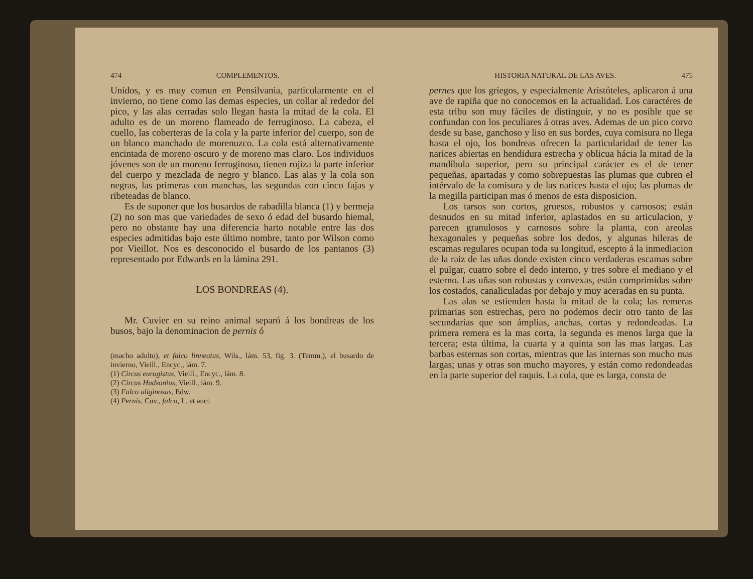474 COMPLEMENTOS.
Unidos, y es muy comun en Pensilvania, particularmente en el invierno, no tiene como las demas especies, un collar al rededor del pico, y las alas cerradas solo llegan hasta la mitad de la cola. El adulto es de un moreno flameado de ferruginoso. La cabeza, el cuello, las coberteras de la cola y la parte inferior del cuerpo, son de un blanco manchado de morenuzco. La cola está alternativamente encintada de moreno oscuro y de moreno mas claro. Los individuos jóvenes son de un moreno ferruginoso, tienen rojiza la parte inferior del cuerpo y mezclada de negro y blanco. Las alas y la cola son negras, las primeras con manchas, las segundas con cinco fajas y ribeteadas de blanco.
Es de suponer que los busardos de rabadilla blanca (1) y bermeja (2) no son mas que variedades de sexo ó edad del busardo hiemal, pero no obstante hay una diferencia harto notable entre las dos especies admitidas bajo este último nombre, tanto por Wilson como por Vieillot. Nos es desconocido el busardo de los pantanos (3) representado por Edwards en la lámina 291.
LOS BONDREAS (4).
Mr. Cuvier en su reino animal separó á los bondreas de los busos, bajo la denominacion de pernis ó
(macho adulto), et falco linneatus, Wils., lám. 53, fig. 3. (Temm.), el busardo de invierno, Vieill., Encyc., lám. 7.
(1) Circus eurogistus, Vieill., Encyc., lám. 8.
(2) Circus Hudsonius, Vieill., lám. 9.
(3) Falco uliginosus, Edw.
(4) Pernis, Cuv., falco, L. et auct.
HISTORIA NATURAL DE LAS AVES. 475
pernes que los griegos, y especialmente Aristóteles, aplicaron á una ave de rapiña que no conocemos en la actualidad. Los caractéres de esta tribu son muy fáciles de distinguir, y no es posible que se confundan con los peculiares á otras aves. Ademas de un pico corvo desde su base, ganchoso y liso en sus bordes, cuya comisura no llega hasta el ojo, los bondreas ofrecen la particularidad de tener las narices abiertas en hendidura estrecha y oblicua hácia la mitad de la mandíbula superior, pero su principal carácter es el de tener pequeñas, apartadas y como sobrepuestas las plumas que cubren el intérvalo de la comisura y de las narices hasta el ojo; las plumas de la megilla participan mas ó menos de esta disposicion.
Los tarsos son cortos, gruesos, robustos y carnosos; están desnudos en su mitad inferior, aplastados en su articulacion, y parecen granulosos y carnosos sobre la planta, con areolas hexagonales y pequeñas sobre los dedos, y algunas hileras de escamas regulares ocupan toda su longitud, escepto á la inmediacion de la raiz de las uñas donde existen cinco verdaderas escamas sobre el pulgar, cuatro sobre el dedo interno, y tres sobre el mediano y el esterno. Las uñas son robustas y convexas, están comprimidas sobre los costados, canaliculadas por debajo y muy aceradas en su punta.
Las alas se estienden hasta la mitad de la cola; las remeras primarias son estrechas, pero no podemos decir otro tanto de las secundarias que son ámplias, anchas, cortas y redondeadas. La primera remera es la mas corta, la segunda es menos larga que la tercera; esta última, la cuarta y a quinta son las mas largas. Las barbas esternas son cortas, mientras que las internas son mucho mas largas; unas y otras son mucho mayores, y están como redondeadas en la parte superior del raquis. La cola, que es larga, consta de